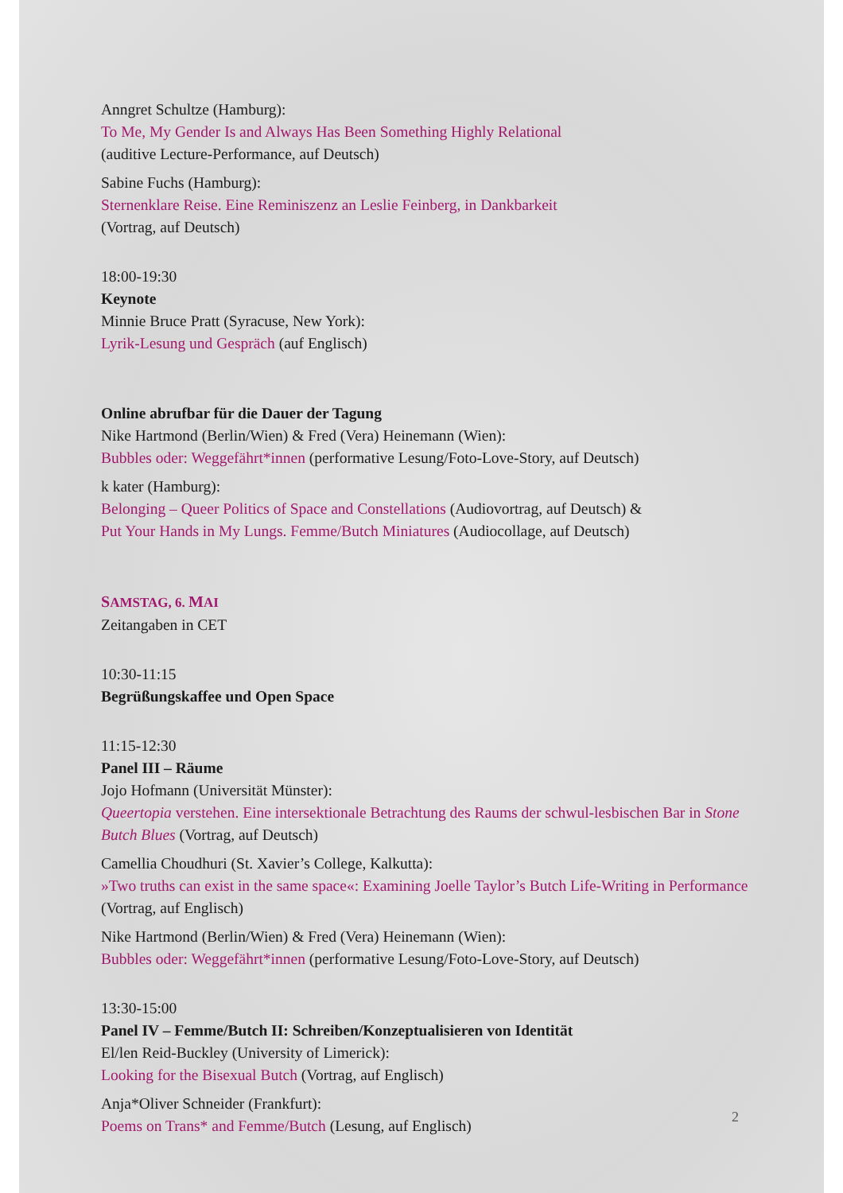Anngret Schultze (Hamburg):
To Me, My Gender Is and Always Has Been Something Highly Relational
(auditive Lecture-Performance, auf Deutsch)
Sabine Fuchs (Hamburg):
Sternenklare Reise. Eine Reminiszenz an Leslie Feinberg, in Dankbarkeit
(Vortrag, auf Deutsch)
18:00-19:30
Keynote
Minnie Bruce Pratt (Syracuse, New York):
Lyrik-Lesung und Gespräch (auf Englisch)
Online abrufbar für die Dauer der Tagung
Nike Hartmond (Berlin/Wien) & Fred (Vera) Heinemann (Wien):
Bubbles oder: Weggefährt*innen (performative Lesung/Foto-Love-Story, auf Deutsch)
k kater (Hamburg):
Belonging – Queer Politics of Space and Constellations (Audiovortrag, auf Deutsch) &
Put Your Hands in My Lungs. Femme/Butch Miniatures (Audiocollage, auf Deutsch)
SAMSTAG, 6. MAI
Zeitangaben in CET
10:30-11:15
Begrüßungskaffee und Open Space
11:15-12:30
Panel III – Räume
Jojo Hofmann (Universität Münster):
Queertopia verstehen. Eine intersektionale Betrachtung des Raums der schwul-lesbischen Bar in Stone Butch Blues (Vortrag, auf Deutsch)
Camellia Choudhuri (St. Xavier’s College, Kalkutta):
»Two truths can exist in the same space«: Examining Joelle Taylor’s Butch Life-Writing in Performance (Vortrag, auf Englisch)
Nike Hartmond (Berlin/Wien) & Fred (Vera) Heinemann (Wien):
Bubbles oder: Weggefährt*innen (performative Lesung/Foto-Love-Story, auf Deutsch)
13:30-15:00
Panel IV – Femme/Butch II: Schreiben/Konzeptualisieren von Identität
El/len Reid-Buckley (University of Limerick):
Looking for the Bisexual Butch (Vortrag, auf Englisch)
Anja*Oliver Schneider (Frankfurt):
Poems on Trans* and Femme/Butch (Lesung, auf Englisch)
2